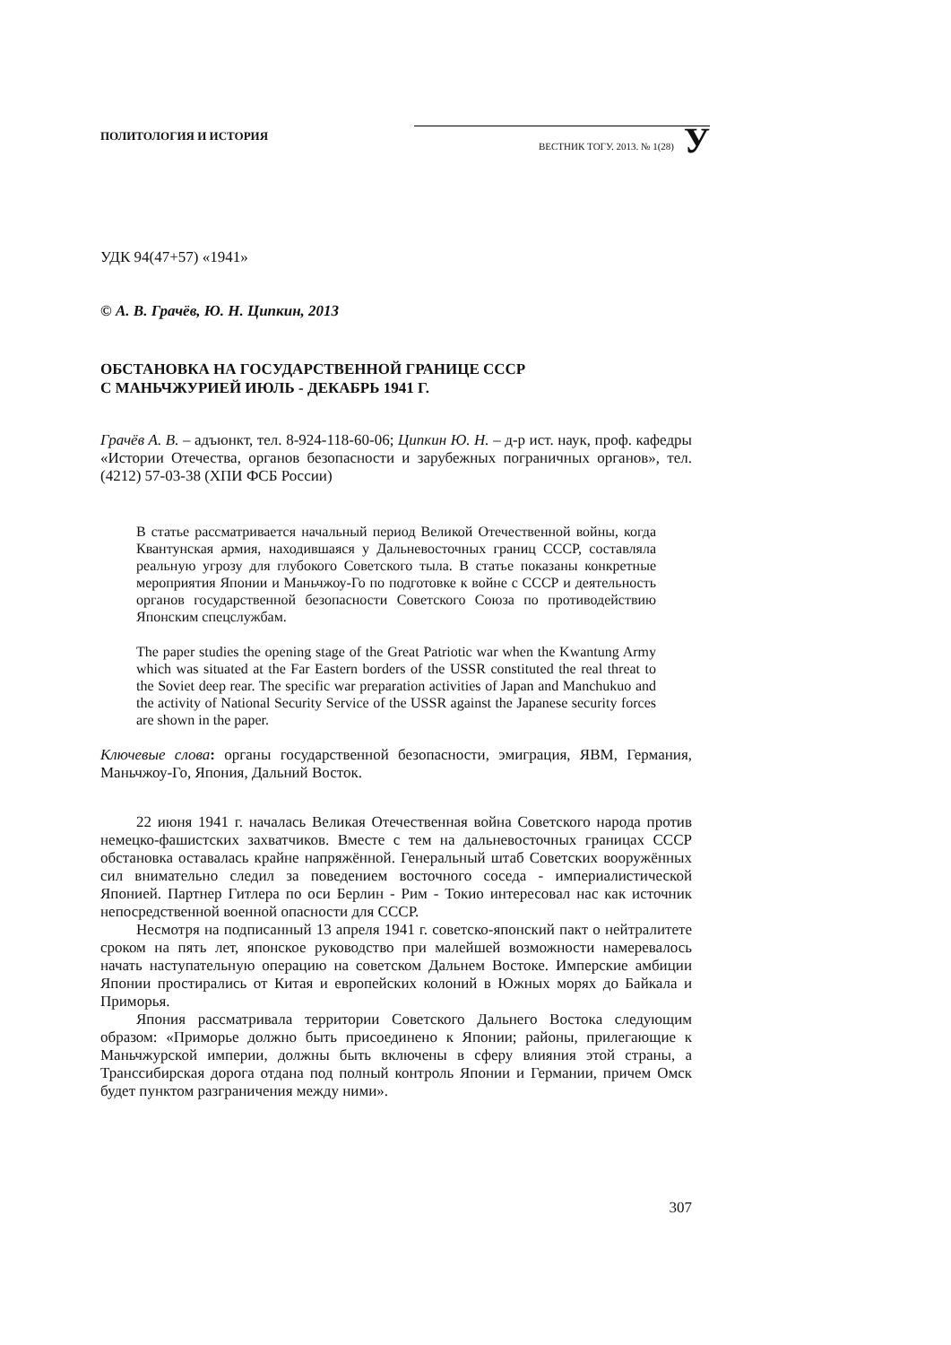ПОЛИТОЛОГИЯ И ИСТОРИЯ
ВЕСТНИК ТОГУ. 2013. № 1(28) У
УДК 94(47+57) «1941»
© А. В. Грачёв, Ю. Н. Ципкин, 2013
ОБСТАНОВКА НА ГОСУДАРСТВЕННОЙ ГРАНИЦЕ СССР
С МАНЬЧЖУРИЕЙ ИЮЛЬ - ДЕКАБРЬ 1941 Г.
Грачёв А. В. – адъюнкт, тел. 8-924-118-60-06; Ципкин Ю. Н. – д-р ист. наук, проф. кафедры «Истории Отечества, органов безопасности и зарубежных пограничных органов», тел. (4212) 57-03-38 (ХПИ ФСБ России)
В статье рассматривается начальный период Великой Отечественной войны, когда Квантунская армия, находившаяся у Дальневосточных границ СССР, составляла реальную угрозу для глубокого Советского тыла. В статье показаны конкретные мероприятия Японии и Маньчжоу-Го по подготовке к войне с СССР и деятельность органов государственной безопасности Советского Союза по противодействию Японским спецслужбам.
The paper studies the opening stage of the Great Patriotic war when the Kwantung Army which was situated at the Far Eastern borders of the USSR constituted the real threat to the Soviet deep rear. The specific war preparation activities of Japan and Manchukuo and the activity of National Security Service of the USSR against the Japanese security forces are shown in the paper.
Ключевые слова: органы государственной безопасности, эмиграция, ЯВМ, Германия, Маньчжоу-Го, Япония, Дальний Восток.
22 июня 1941 г. началась Великая Отечественная война Советского народа против немецко-фашистских захватчиков. Вместе с тем на дальневосточных границах СССР обстановка оставалась крайне напряжённой. Генеральный штаб Советских вооружённых сил внимательно следил за поведением восточного соседа - империалистической Японией. Партнер Гитлера по оси Берлин - Рим - Токио интересовал нас как источник непосредственной военной опасности для СССР.
Несмотря на подписанный 13 апреля 1941 г. советско-японский пакт о нейтралитете сроком на пять лет, японское руководство при малейшей возможности намеревалось начать наступательную операцию на советском Дальнем Востоке. Имперские амбиции Японии простирались от Китая и европейских колоний в Южных морях до Байкала и Приморья.
Япония рассматривала территории Советского Дальнего Востока следующим образом: «Приморье должно быть присоединено к Японии; районы, прилегающие к Маньчжурской империи, должны быть включены в сферу влияния этой страны, а Транссибирская дорога отдана под полный контроль Японии и Германии, причем Омск будет пунктом разграничения между ними».
307